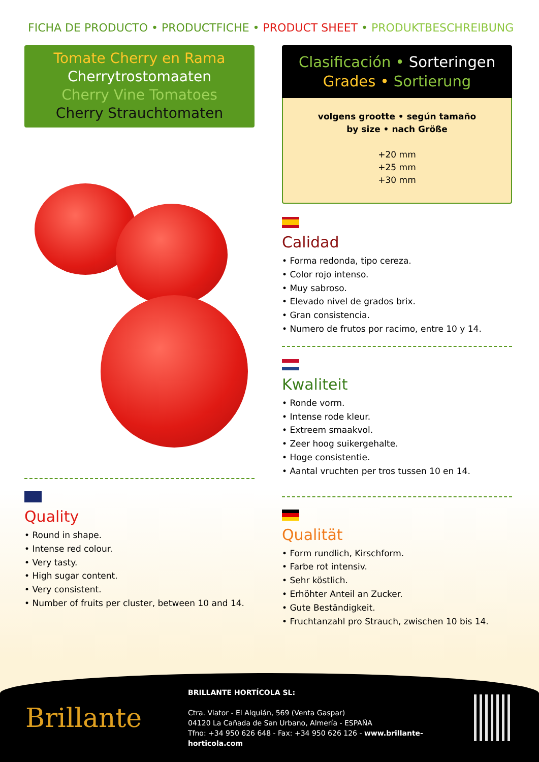FICHA DE PRODUCTO • PRODUCTFICHE • PRODUCT SHEET • PRODUKTBESCHREIBUNG
Tomate Cherry en Rama
Cherrytrostomaaten
Cherry Vine Tomatoes
Cherry Strauchtomaten
Quality
• Round in shape.
• Intense red colour.
• Very tasty.
• High sugar content.
• Very consistent.
• Number of fruits per cluster, between 10 and 14.
Clasificación • Sorteringen
Grades • Sortierung
volgens grootte • según tamaño
by size • nach Größe
+20 mm
+25 mm
+30 mm
Calidad
• Forma redonda, tipo cereza.
• Color rojo intenso.
• Muy sabroso.
• Elevado nivel de grados brix.
• Gran consistencia.
• Numero de frutos por racimo, entre 10 y 14.
Kwaliteit
• Ronde vorm.
• Intense rode kleur.
• Extreem smaakvol.
• Zeer hoog suikergehalte.
• Hoge consistentie.
• Aantal vruchten per tros tussen 10 en 14.
Qualität
• Form rundlich, Kirschform.
• Farbe rot intensiv.
• Sehr köstlich.
• Erhöhter Anteil an Zucker.
• Gute Beständigkeit.
• Fruchtanzahl pro Strauch, zwischen 10 bis 14.
Brillante
BRILLANTE HORTÍCOLA SL:
Ctra. Viator - El Alquián, 569 (Venta Gaspar)
04120 La Cañada de San Urbano, Almería - ESPAÑA
Tfno: +34 950 626 648 - Fax: +34 950 626 126 - www.brillante-horticola.com